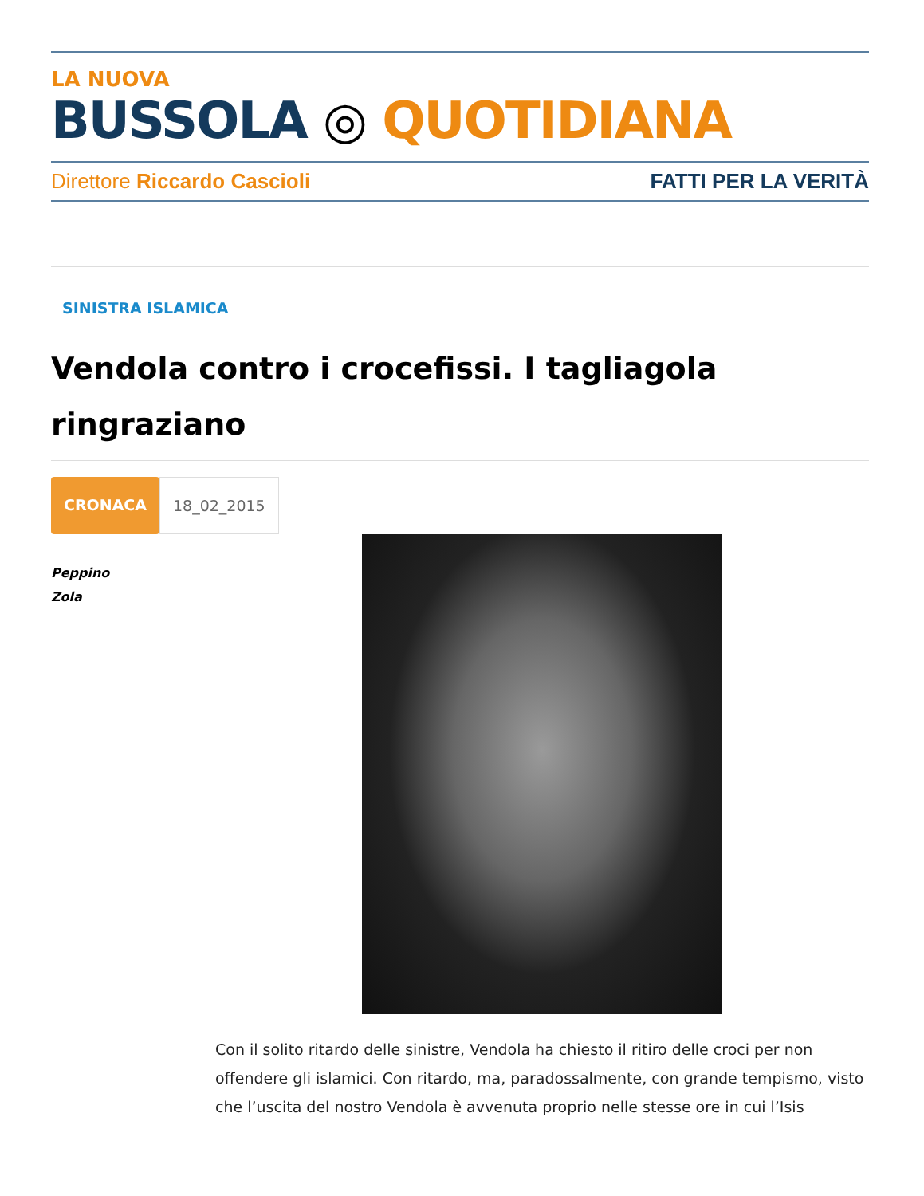LA NUOVA
BUSSOLA ◎ QUOTIDIANA
Direttore Riccardo Cascioli FATTI PER LA VERITÀ
SINISTRA ISLAMICA
Vendola contro i crocefissi. I tagliagola ringraziano
CRONACA 18_02_2015
Peppino
Zola
Con il solito ritardo delle sinistre, Vendola ha chiesto il ritiro delle croci per non offendere gli islamici. Con ritardo, ma, paradossalmente, con grande tempismo, visto che l’uscita del nostro Vendola è avvenuta proprio nelle stesse ore in cui l’Isis